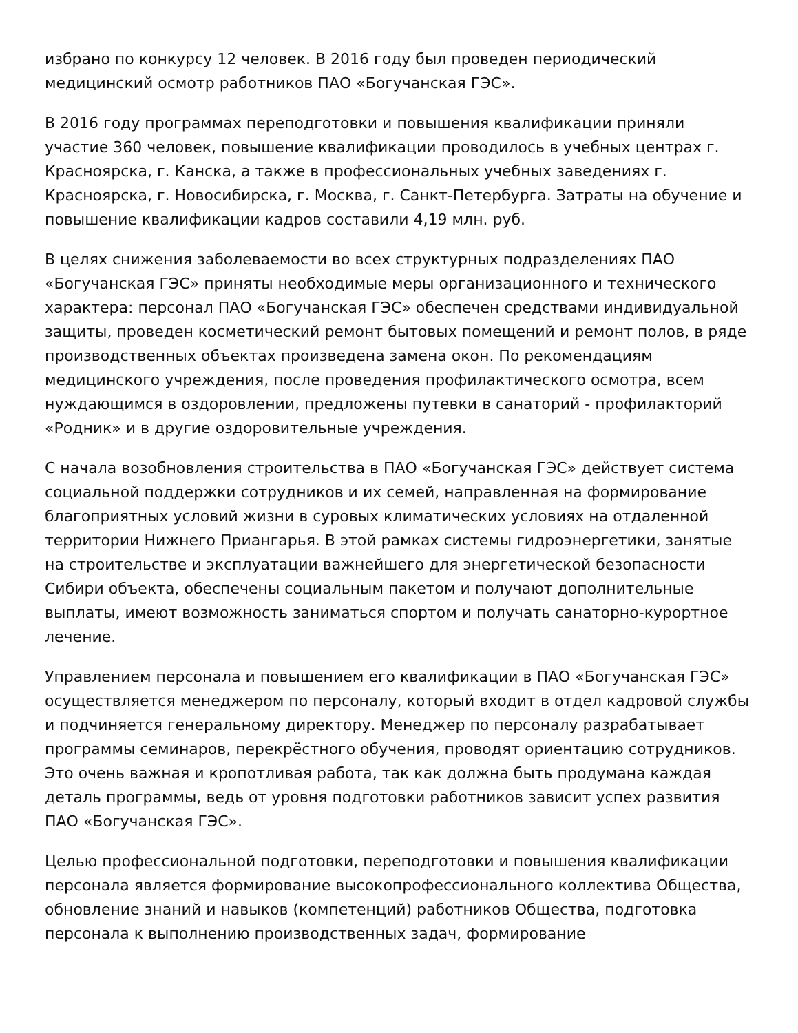избрано по конкурсу 12 человек. В 2016 году был проведен периодический медицинский осмотр работников ПАО «Богучанская ГЭС».
В 2016 году программах переподготовки и повышения квалификации приняли участие 360 человек, повышение квалификации проводилось в учебных центрах г. Красноярска, г. Канска, а также в профессиональных учебных заведениях г. Красноярска, г. Новосибирска, г. Москва, г. Санкт-Петербурга. Затраты на обучение и повышение квалификации кадров составили 4,19 млн. руб.
В целях снижения заболеваемости во всех структурных подразделениях ПАО «Богучанская ГЭС» приняты необходимые меры организационного и технического характера: персонал ПАО «Богучанская ГЭС» обеспечен средствами индивидуальной защиты, проведен косметический ремонт бытовых помещений и ремонт полов, в ряде производственных объектах произведена замена окон. По рекомендациям медицинского учреждения, после проведения профилактического осмотра, всем нуждающимся в оздоровлении, предложены путевки в санаторий - профилакторий «Родник» и в другие оздоровительные учреждения.
С начала возобновления строительства в ПАО «Богучанская ГЭС» действует система социальной поддержки сотрудников и их семей, направленная на формирование благоприятных условий жизни в суровых климатических условиях на отдаленной территории Нижнего Приангарья. В этой рамках системы гидроэнергетики, занятые на строительстве и эксплуатации важнейшего для энергетической безопасности Сибири объекта, обеспечены социальным пакетом и получают дополнительные выплаты, имеют возможность заниматься спортом и получать санаторно-курортное лечение.
Управлением персонала и повышением его квалификации в ПАО «Богучанская ГЭС» осуществляется менеджером по персоналу, который входит в отдел кадровой службы и подчиняется генеральному директору. Менеджер по персоналу разрабатывает программы семинаров, перекрёстного обучения, проводят ориентацию сотрудников. Это очень важная и кропотливая работа, так как должна быть продумана каждая деталь программы, ведь от уровня подготовки работников зависит успех развития ПАО «Богучанская ГЭС».
Целью профессиональной подготовки, переподготовки и повышения квалификации персонала является формирование высокопрофессионального коллектива Общества, обновление знаний и навыков (компетенций) работников Общества, подготовка персонала к выполнению производственных задач, формирование